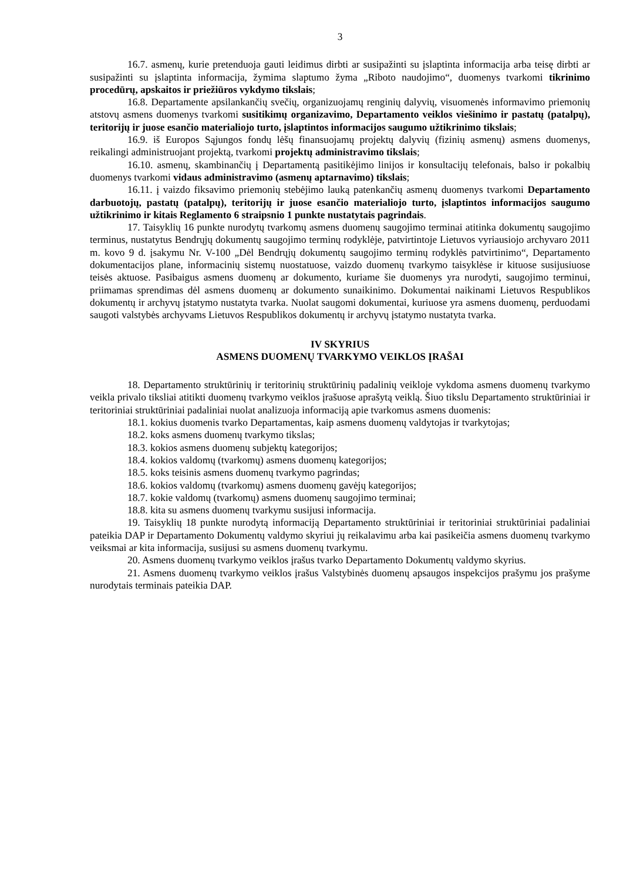3
16.7. asmenų, kurie pretenduoja gauti leidimus dirbti ar susipažinti su įslaptinta informacija arba teisę dirbti ar susipažinti su įslaptinta informacija, žymima slaptumo žyma „Riboto naudojimo“, duomenys tvarkomi tikrinimo procedūrų, apskaitos ir priežiūros vykdymo tikslais;
16.8. Departamente apsilankančių svečių, organizuojamų renginių dalyvių, visuomenės informavimo priemonių atstovų asmens duomenys tvarkomi susitikimų organizavimo, Departamento veiklos viešinimo ir pastatų (patalpų), teritorijų ir juose esančio materialiojo turto, įslaptintos informacijos saugumo užtikrinimo tikslais;
16.9. iš Europos Sąjungos fondų lėšų finansuojamų projektų dalyvių (fizinių asmenų) asmens duomenys, reikalingi administruojant projektą, tvarkomi projektų administravimo tikslais;
16.10. asmenų, skambinančių į Departamentą pasitikėjimo linijos ir konsultacijų telefonais, balso ir pokalbių duomenys tvarkomi vidaus administravimo (asmenų aptarnavimo) tikslais;
16.11. į vaizdo fiksavimo priemonių stebėjimo lauką patenkančių asmenų duomenys tvarkomi Departamento darbuotojų, pastatų (patalpų), teritorijų ir juose esančio materialiojo turto, įslaptintos informacijos saugumo užtikrinimo ir kitais Reglamento 6 straipsnio 1 punkte nustatytais pagrindais.
17. Taisyklių 16 punkte nurodytų tvarkomų asmens duomenų saugojimo terminai atitinka dokumentų saugojimo terminus, nustatytus Bendrųjų dokumentų saugojimo terminų rodyklėje, patvirtintoje Lietuvos vyriausiojo archyvaro 2011 m. kovo 9 d. įsakymu Nr. V-100 „Dėl Bendrųjų dokumentų saugojimo terminų rodyklės patvirtinimo“, Departamento dokumentacijos plane, informacinių sistemų nuostatuose, vaizdo duomenų tvarkymo taisyklėse ir kituose susijusiuose teisės aktuose. Pasibaigus asmens duomenų ar dokumento, kuriame šie duomenys yra nurodyti, saugojimo terminui, priimamas sprendimas dėl asmens duomenų ar dokumento sunaikinimo. Dokumentai naikinami Lietuvos Respublikos dokumentų ir archyvų įstatymo nustatyta tvarka. Nuolat saugomi dokumentai, kuriuose yra asmens duomenų, perduodami saugoti valstybės archyvams Lietuvos Respublikos dokumentų ir archyvų įstatymo nustatyta tvarka.
IV SKYRIUS
ASMENS DUOMENŲ TVARKYMO VEIKLOS ĮRAŠAI
18. Departamento struktūrinių ir teritorinių struktūrinių padalinių veikloje vykdoma asmens duomenų tvarkymo veikla privalo tiksliai atitikti duomenų tvarkymo veiklos įrašuose aprašytą veiklą. Šiuo tikslu Departamento struktūriniai ir teritoriniai struktūriniai padaliniai nuolat analizuoja informaciją apie tvarkomus asmens duomenis:
18.1. kokius duomenis tvarko Departamentas, kaip asmens duomenų valdytojas ir tvarkytojas;
18.2. koks asmens duomenų tvarkymo tikslas;
18.3. kokios asmens duomenų subjektų kategorijos;
18.4. kokios valdomų (tvarkomų) asmens duomenų kategorijos;
18.5. koks teisinis asmens duomenų tvarkymo pagrindas;
18.6. kokios valdomų (tvarkomų) asmens duomenų gavėjų kategorijos;
18.7. kokie valdomų (tvarkomų) asmens duomenų saugojimo terminai;
18.8. kita su asmens duomenų tvarkymu susijusi informacija.
19. Taisyklių 18 punkte nurodytą informaciją Departamento struktūriniai ir teritoriniai struktūriniai padaliniai pateikia DAP ir Departamento Dokumentų valdymo skyriui jų reikalavimu arba kai pasikeičia asmens duomenų tvarkymo veiksmai ar kita informacija, susijusi su asmens duomenų tvarkymu.
20. Asmens duomenų tvarkymo veiklos įrašus tvarko Departamento Dokumentų valdymo skyrius.
21. Asmens duomenų tvarkymo veiklos įrašus Valstybinės duomenų apsaugos inspekcijos prašymu jos prašyme nurodytais terminais pateikia DAP.